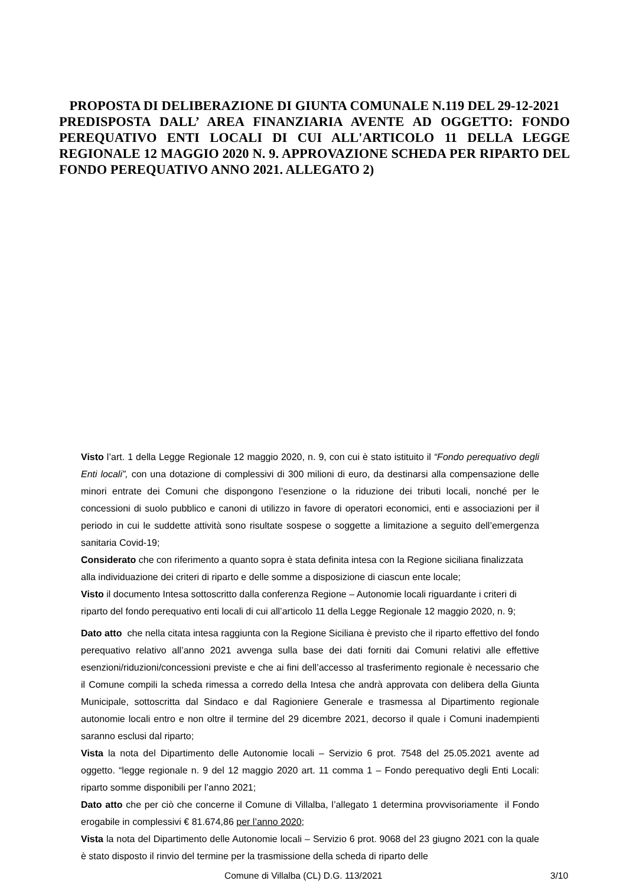PROPOSTA DI DELIBERAZIONE DI GIUNTA COMUNALE N.119 DEL 29-12-2021
PREDISPOSTA DALL’ AREA FINANZIARIA AVENTE AD OGGETTO: FONDO PEREQUATIVO ENTI LOCALI DI CUI ALL'ARTICOLO 11 DELLA LEGGE REGIONALE 12 MAGGIO 2020 N. 9. APPROVAZIONE SCHEDA PER RIPARTO DEL FONDO PEREQUATIVO ANNO 2021. ALLEGATO 2)
Visto l’art. 1 della Legge Regionale 12 maggio 2020, n. 9, con cui è stato istituito il “Fondo perequativo degli Enti locali”, con una dotazione di complessivi di 300 milioni di euro, da destinarsi alla compensazione delle minori entrate dei Comuni che dispongono l’esenzione o la riduzione dei tributi locali, nonché per le concessioni di suolo pubblico e canoni di utilizzo in favore di operatori economici, enti e associazioni per il periodo in cui le suddette attività sono risultate sospese o soggette a limitazione a seguito dell’emergenza sanitaria Covid-19;
Considerato che con riferimento a quanto sopra è stata definita intesa con la Regione siciliana finalizzata alla individuazione dei criteri di riparto e delle somme a disposizione di ciascun ente locale;
Visto il documento Intesa sottoscritto dalla conferenza Regione – Autonomie locali riguardante i criteri di riparto del fondo perequativo enti locali di cui all’articolo 11 della Legge Regionale 12 maggio 2020, n. 9;
Dato atto che nella citata intesa raggiunta con la Regione Siciliana è previsto che il riparto effettivo del fondo perequativo relativo all’anno 2021 avvenga sulla base dei dati forniti dai Comuni relativi alle effettive esenzioni/riduzioni/concessioni previste e che ai fini dell’accesso al trasferimento regionale è necessario che il Comune compili la scheda rimessa a corredo della Intesa che andrà approvata con delibera della Giunta Municipale, sottoscritta dal Sindaco e dal Ragioniere Generale e trasmessa al Dipartimento regionale autonomie locali entro e non oltre il termine del 29 dicembre 2021, decorso il quale i Comuni inadempienti saranno esclusi dal riparto;
Vista la nota del Dipartimento delle Autonomie locali – Servizio 6 prot. 7548 del 25.05.2021 avente ad oggetto. “legge regionale n. 9 del 12 maggio 2020 art. 11 comma 1 – Fondo perequativo degli Enti Locali: riparto somme disponibili per l’anno 2021;
Dato atto che per ciò che concerne il Comune di Villalba, l’allegato 1 determina provvisoriamente il Fondo erogabile in complessivi € 81.674,86 per l’anno 2020;
Vista la nota del Dipartimento delle Autonomie locali – Servizio 6 prot. 9068 del 23 giugno 2021 con la quale è stato disposto il rinvio del termine per la trasmissione della scheda di riparto delle
Comune di Villalba (CL) D.G. 113/2021 3/10